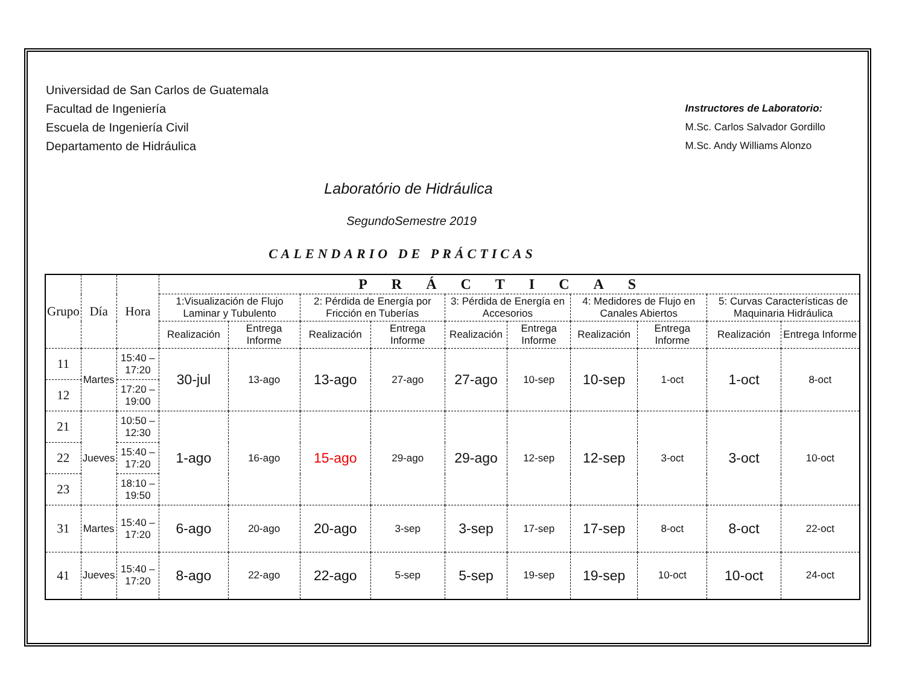Universidad de San Carlos de Guatemala
Facultad de Ingeniería
Escuela de Ingeniería Civil
Departamento de Hidráulica
Instructores de Laboratorio:
M.Sc. Carlos Salvador Gordillo
M.Sc. Andy Williams Alonzo
Laboratório de Hidráulica
SegundoSemestre 2019
CALENDARIO DE PRÁCTICAS
| Grupo | Día | Hora | PRÁCTICAS | | | | | | | | | |
| --- | --- | --- | --- | --- | --- | --- | --- | --- | --- | --- | --- | --- |
| | | | 1:Visualización de Flujo Laminar y Tubulento | | 2: Pérdida de Energía por Fricción en Tuberías | | 3: Pérdida de Energía en Accesorios | | 4: Medidores de Flujo en Canales Abiertos | | 5: Curvas Características de Maquinaria Hidráulica | |
| | | | Realización | Entrega Informe | Realización | Entrega Informe | Realización | Entrega Informe | Realización | Entrega Informe | Realización | Entrega Informe |
| 11 | Martes | 15:40 –17:20 | 30-jul | 13-ago | 13-ago | 27-ago | 27-ago | 10-sep | 10-sep | 1-oct | 1-oct | 8-oct |
| 12 | | 17:20 –19:00 | | | | | | | | | | |
| 21 | Jueves | 10:50 –12:30 | 1-ago | 16-ago | 15-ago | 29-ago | 29-ago | 12-sep | 12-sep | 3-oct | 3-oct | 10-oct |
| 22 | | 15:40 –17:20 | | | | | | | | | | |
| 23 | | 18:10 –19:50 | | | | | | | | | | |
| 31 | Martes | 15:40 –17:20 | 6-ago | 20-ago | 20-ago | 3-sep | 3-sep | 17-sep | 17-sep | 8-oct | 8-oct | 22-oct |
| 41 | Jueves | 15:40 –17:20 | 8-ago | 22-ago | 22-ago | 5-sep | 5-sep | 19-sep | 19-sep | 10-oct | 10-oct | 24-oct |